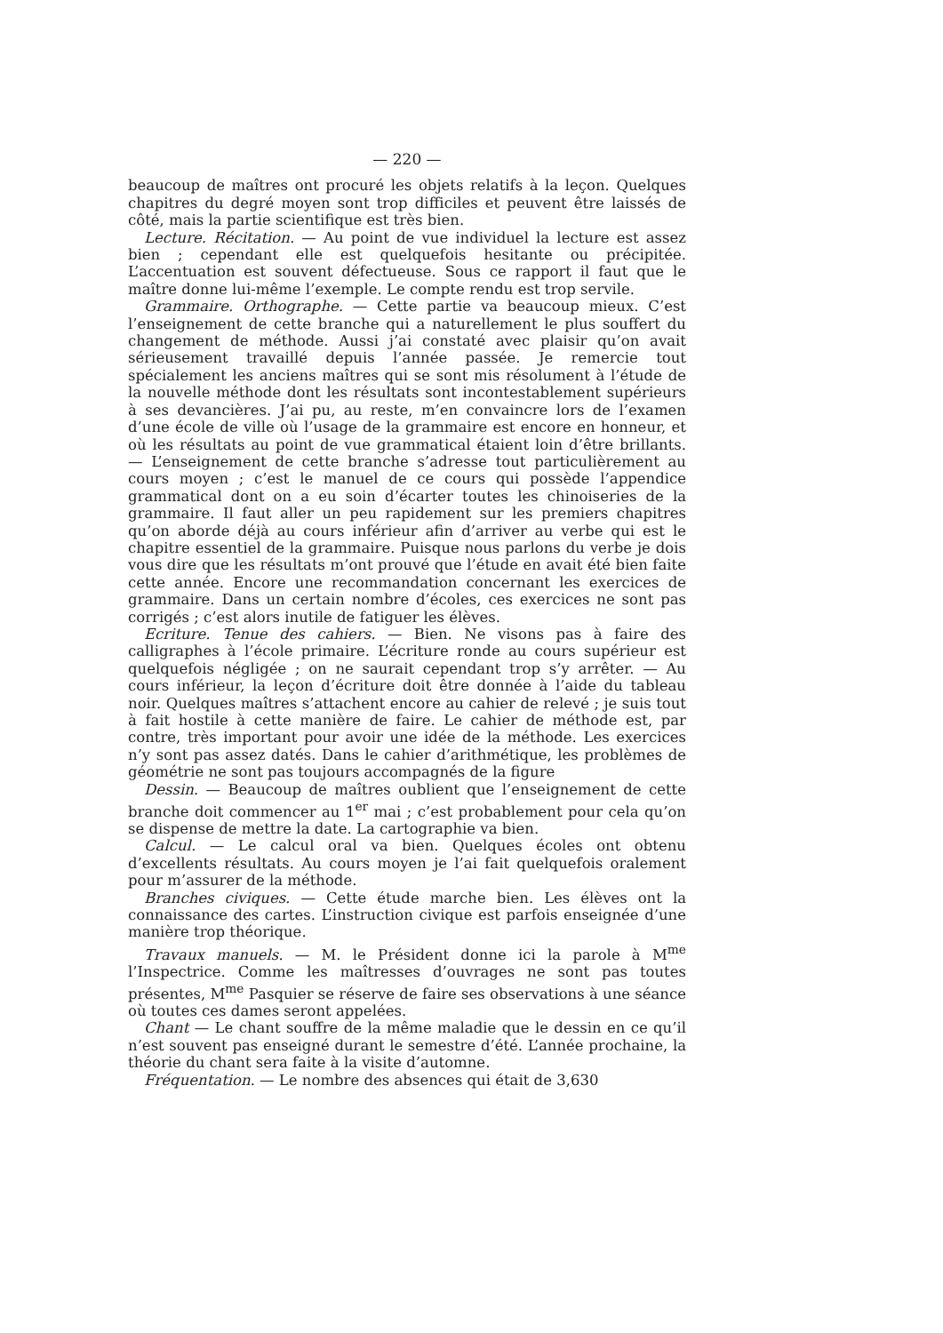— 220 —
beaucoup de maîtres ont procuré les objets relatifs à la leçon. Quelques chapitres du degré moyen sont trop difficiles et peuvent être laissés de côté, mais la partie scientifique est très bien.
Lecture. Récitation. — Au point de vue individuel la lecture est assez bien ; cependant elle est quelquefois hesitante ou précipitée. L’accentuation est souvent défectueuse. Sous ce rapport il faut que le maître donne lui-même l’exemple. Le compte rendu est trop servile.
Grammaire. Orthographe. — Cette partie va beaucoup mieux. C’est l’enseignement de cette branche qui a naturellement le plus souffert du changement de méthode. Aussi j’ai constaté avec plaisir qu’on avait sérieusement travaillé depuis l’année passée. Je remercie tout spécialement les anciens maîtres qui se sont mis résolument à l’étude de la nouvelle méthode dont les résultats sont incontestablement supérieurs à ses devancières. J’ai pu, au reste, m’en convaincre lors de l’examen d’une école de ville où l’usage de la grammaire est encore en honneur, et où les résultats au point de vue grammatical étaient loin d’être brillants. — L’enseignement de cette branche s’adresse tout particulièrement au cours moyen ; c’est le manuel de ce cours qui possède l’appendice grammatical dont on a eu soin d’écarter toutes les chinoiseries de la grammaire. Il faut aller un peu rapidement sur les premiers chapitres qu’on aborde déjà au cours inférieur afin d’arriver au verbe qui est le chapitre essentiel de la grammaire. Puisque nous parlons du verbe je dois vous dire que les résultats m’ont prouvé que l’étude en avait été bien faite cette année. Encore une recommandation concernant les exercices de grammaire. Dans un certain nombre d’écoles, ces exercices ne sont pas corrigés ; c’est alors inutile de fatiguer les élèves.
Ecriture. Tenue des cahiers. — Bien. Ne visons pas à faire des calligraphes à l’école primaire. L’écriture ronde au cours supérieur est quelquefois négligée ; on ne saurait cependant trop s’y arrêter. — Au cours inférieur, la leçon d’écriture doit être donnée à l’aide du tableau noir. Quelques maîtres s’attachent encore au cahier de relevé ; je suis tout à fait hostile à cette manière de faire. Le cahier de méthode est, par contre, très important pour avoir une idée de la méthode. Les exercices n’y sont pas assez datés. Dans le cahier d’arithmétique, les problèmes de géométrie ne sont pas toujours accompagnés de la figure
Dessin. — Beaucoup de maîtres oublient que l’enseignement de cette branche doit commencer au 1<sup>er</sup> mai ; c’est probablement pour cela qu’on se dispense de mettre la date. La cartographie va bien.
Calcul. — Le calcul oral va bien. Quelques écoles ont obtenu d’excellents résultats. Au cours moyen je l’ai fait quelquefois oralement pour m’assurer de la méthode.
Branches civiques. — Cette étude marche bien. Les élèves ont la connaissance des cartes. L’instruction civique est parfois enseignée d’une manière trop théorique.
Travaux manuels. — M. le Président donne ici la parole à M<sup>me</sup> l’Inspectrice. Comme les maîtresses d’ouvrages ne sont pas toutes présentes, M<sup>me</sup> Pasquier se réserve de faire ses observations à une séance où toutes ces dames seront appelées.
Chant — Le chant souffre de la même maladie que le dessin en ce qu’il n’est souvent pas enseigné durant le semestre d’été. L’année prochaine, la théorie du chant sera faite à la visite d’automne.
Fréquentation. — Le nombre des absences qui était de 3,630